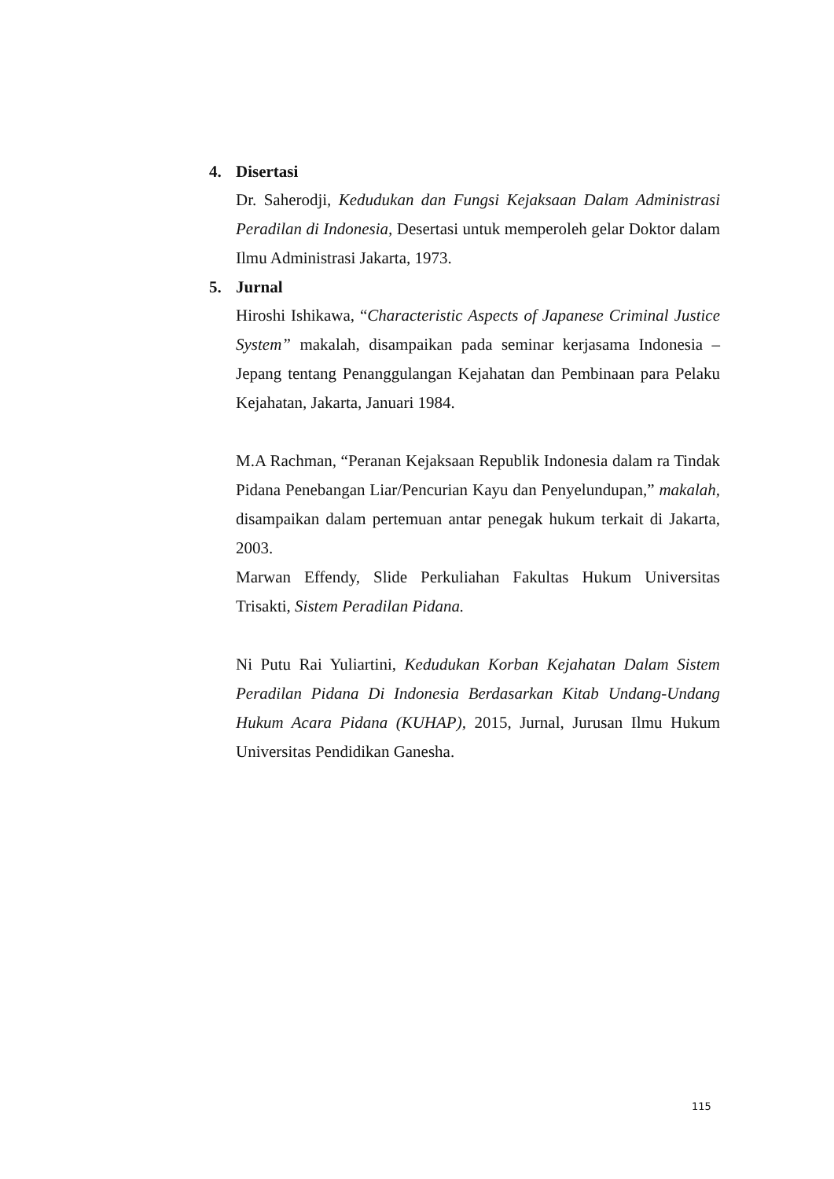4. Disertasi
Dr. Saherodji, Kedudukan dan Fungsi Kejaksaan Dalam Administrasi Peradilan di Indonesia, Desertasi untuk memperoleh gelar Doktor dalam Ilmu Administrasi Jakarta, 1973.
5. Jurnal
Hiroshi Ishikawa, “Characteristic Aspects of Japanese Criminal Justice System” makalah, disampaikan pada seminar kerjasama Indonesia – Jepang tentang Penanggulangan Kejahatan dan Pembinaan para Pelaku Kejahatan, Jakarta, Januari 1984.
M.A Rachman, “Peranan Kejaksaan Republik Indonesia dalam ra Tindak Pidana Penebangan Liar/Pencurian Kayu dan Penyelundupan,” makalah, disampaikan dalam pertemuan antar penegak hukum terkait di Jakarta, 2003.
Marwan Effendy, Slide Perkuliahan Fakultas Hukum Universitas Trisakti, Sistem Peradilan Pidana.
Ni Putu Rai Yuliartini, Kedudukan Korban Kejahatan Dalam Sistem Peradilan Pidana Di Indonesia Berdasarkan Kitab Undang-Undang Hukum Acara Pidana (KUHAP), 2015, Jurnal, Jurusan Ilmu Hukum Universitas Pendidikan Ganesha.
115